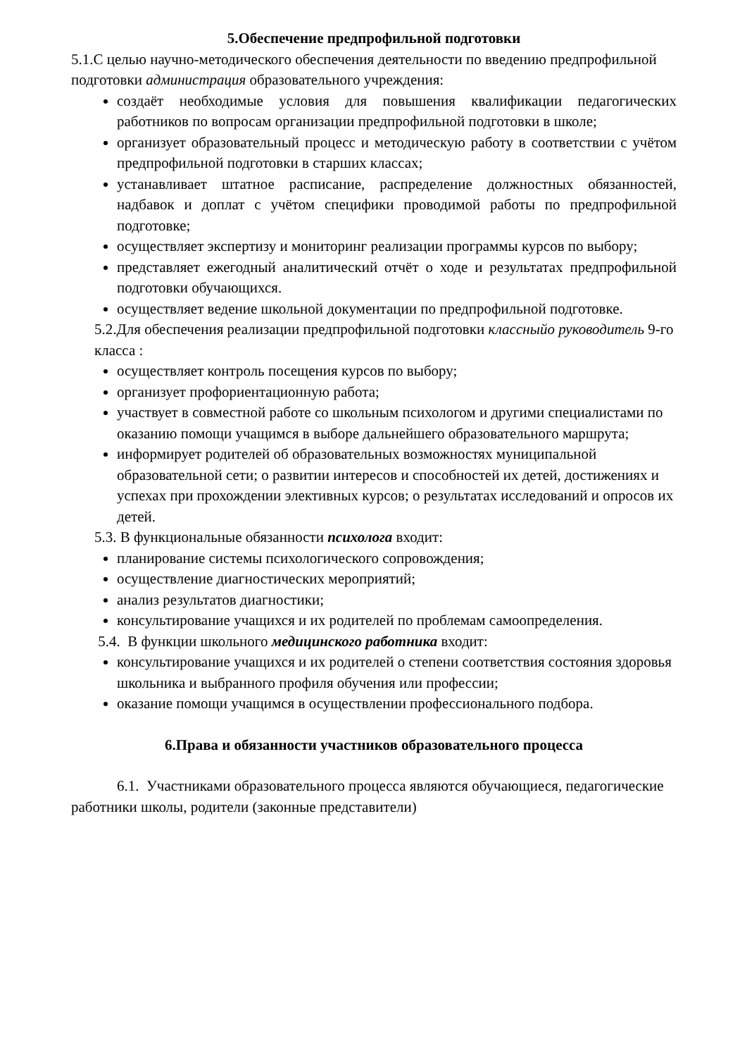5.Обеспечение предпрофильной подготовки
5.1.С целью научно-методического обеспечения деятельности по введению предпрофильной подготовки администрация образовательного учреждения:
создаёт необходимые условия для повышения квалификации педагогических работников по вопросам организации предпрофильной подготовки в школе;
организует образовательный процесс и методическую работу в соответствии с учётом предпрофильной подготовки в старших классах;
устанавливает штатное расписание, распределение должностных обязанностей, надбавок и доплат с учётом специфики проводимой работы по предпрофильной подготовке;
осуществляет экспертизу и мониторинг реализации программы курсов по выбору;
представляет ежегодный аналитический отчёт о ходе и результатах предпрофильной подготовки обучающихся.
осуществляет ведение школьной документации по предпрофильной подготовке.
5.2.Для обеспечения реализации предпрофильной подготовки классныйо руководитель 9-го класса :
осуществляет контроль посещения курсов по выбору;
организует профориентационную работа;
участвует в совместной работе со школьным психологом и другими специалистами по оказанию помощи учащимся в выборе дальнейшего образовательного маршрута;
информирует родителей об образовательных возможностях муниципальной образовательной сети; о развитии интересов и способностей их детей, достижениях и успехах при прохождении элективных курсов; о результатах исследований и опросов их детей.
5.3. В функциональные обязанности психолога входит:
планирование системы психологического сопровождения;
осуществление диагностических мероприятий;
анализ результатов диагностики;
консультирование учащихся и их родителей по проблемам самоопределения.
5.4. В функции школьного медицинского работника входит:
консультирование учащихся и их родителей о степени соответствия состояния здоровья школьника и выбранного профиля обучения или профессии;
оказание помощи учащимся в осуществлении профессионального подбора.
6.Права и обязанности участников образовательного процесса
6.1. Участниками образовательного процесса являются обучающиеся, педагогические работники школы, родители (законные представители)